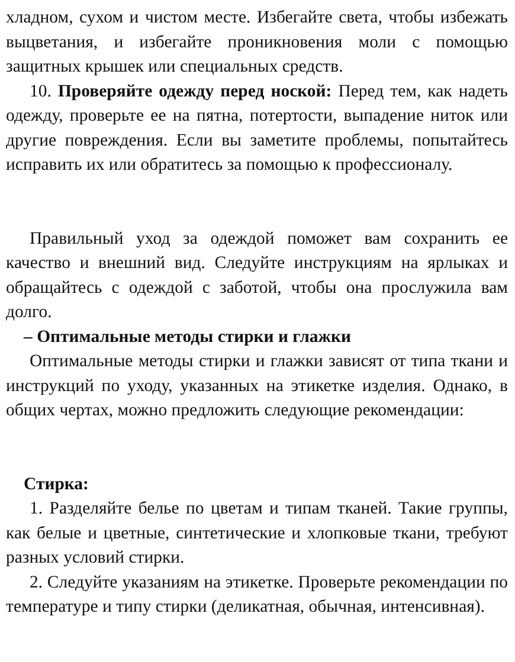хладном, сухом и чистом месте. Избегайте света, чтобы избежать выцветания, и избегайте проникновения моли с помощью защитных крышек или специальных средств.
10. Проверяйте одежду перед ноской: Перед тем, как надеть одежду, проверьте ее на пятна, потертости, выпадение ниток или другие повреждения. Если вы заметите проблемы, попытайтесь исправить их или обратитесь за помощью к профессионалу.
Правильный уход за одеждой поможет вам сохранить ее качество и внешний вид. Следуйте инструкциям на ярлыках и обращайтесь с одеждой с заботой, чтобы она прослужила вам долго.
– Оптимальные методы стирки и глажки
Оптимальные методы стирки и глажки зависят от типа ткани и инструкций по уходу, указанных на этикетке изделия. Однако, в общих чертах, можно предложить следующие рекомендации:
Стирка:
1. Разделяйте белье по цветам и типам тканей. Такие группы, как белые и цветные, синтетические и хлопковые ткани, требуют разных условий стирки.
2. Следуйте указаниям на этикетке. Проверьте рекомендации по температуре и типу стирки (деликатная, обычная, интенсивная).